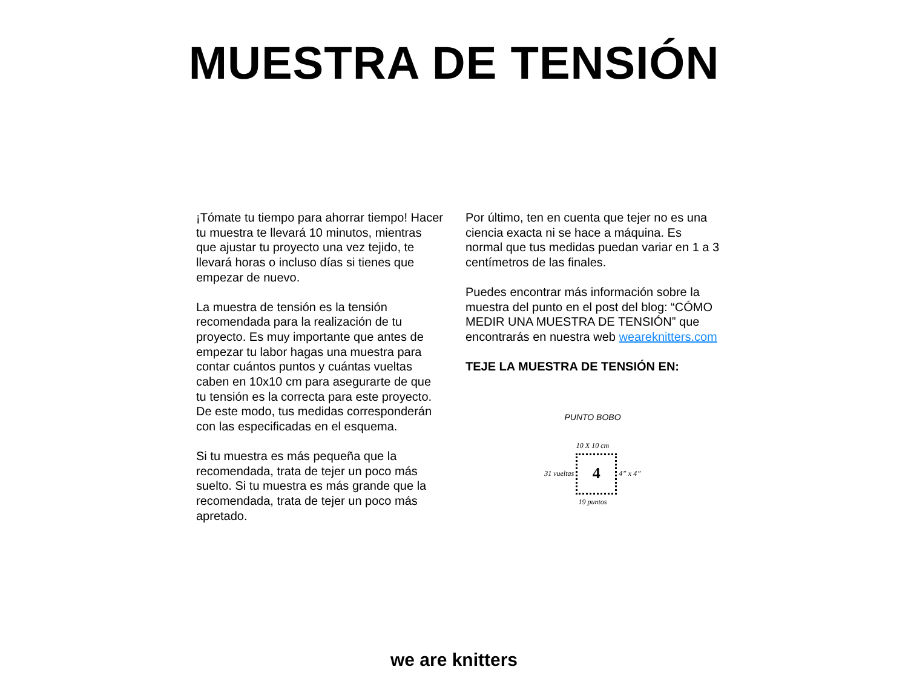MUESTRA DE TENSIÓN
¡Tómate tu tiempo para ahorrar tiempo! Hacer tu muestra te llevará 10 minutos, mientras que ajustar tu proyecto una vez tejido, te llevará horas o incluso días si tienes que empezar de nuevo.
La muestra de tensión es la tensión recomendada para la realización de tu proyecto. Es muy importante que antes de empezar tu labor hagas una muestra para contar cuántos puntos y cuántas vueltas caben en 10x10 cm para asegurarte de que tu tensión es la correcta para este proyecto. De este modo, tus medidas corresponderán con las especificadas en el esquema.
Si tu muestra es más pequeña que la recomendada, trata de tejer un poco más suelto. Si tu muestra es más grande que la recomendada, trata de tejer un poco más apretado.
Por último, ten en cuenta que tejer no es una ciencia exacta ni se hace a máquina. Es normal que tus medidas puedan variar en 1 a 3 centímetros de las finales.
Puedes encontrar más información sobre la muestra del punto en el post del blog: “CÓMO MEDIR UNA MUESTRA DE TENSIÓN” que encontrarás en nuestra web weareknitters.com
TEJE LA MUESTRA DE TENSIÓN EN:
PUNTO BOBO
10 X 10 cm
31 vueltas
4
4” x 4”
19 puntos
we are knitters